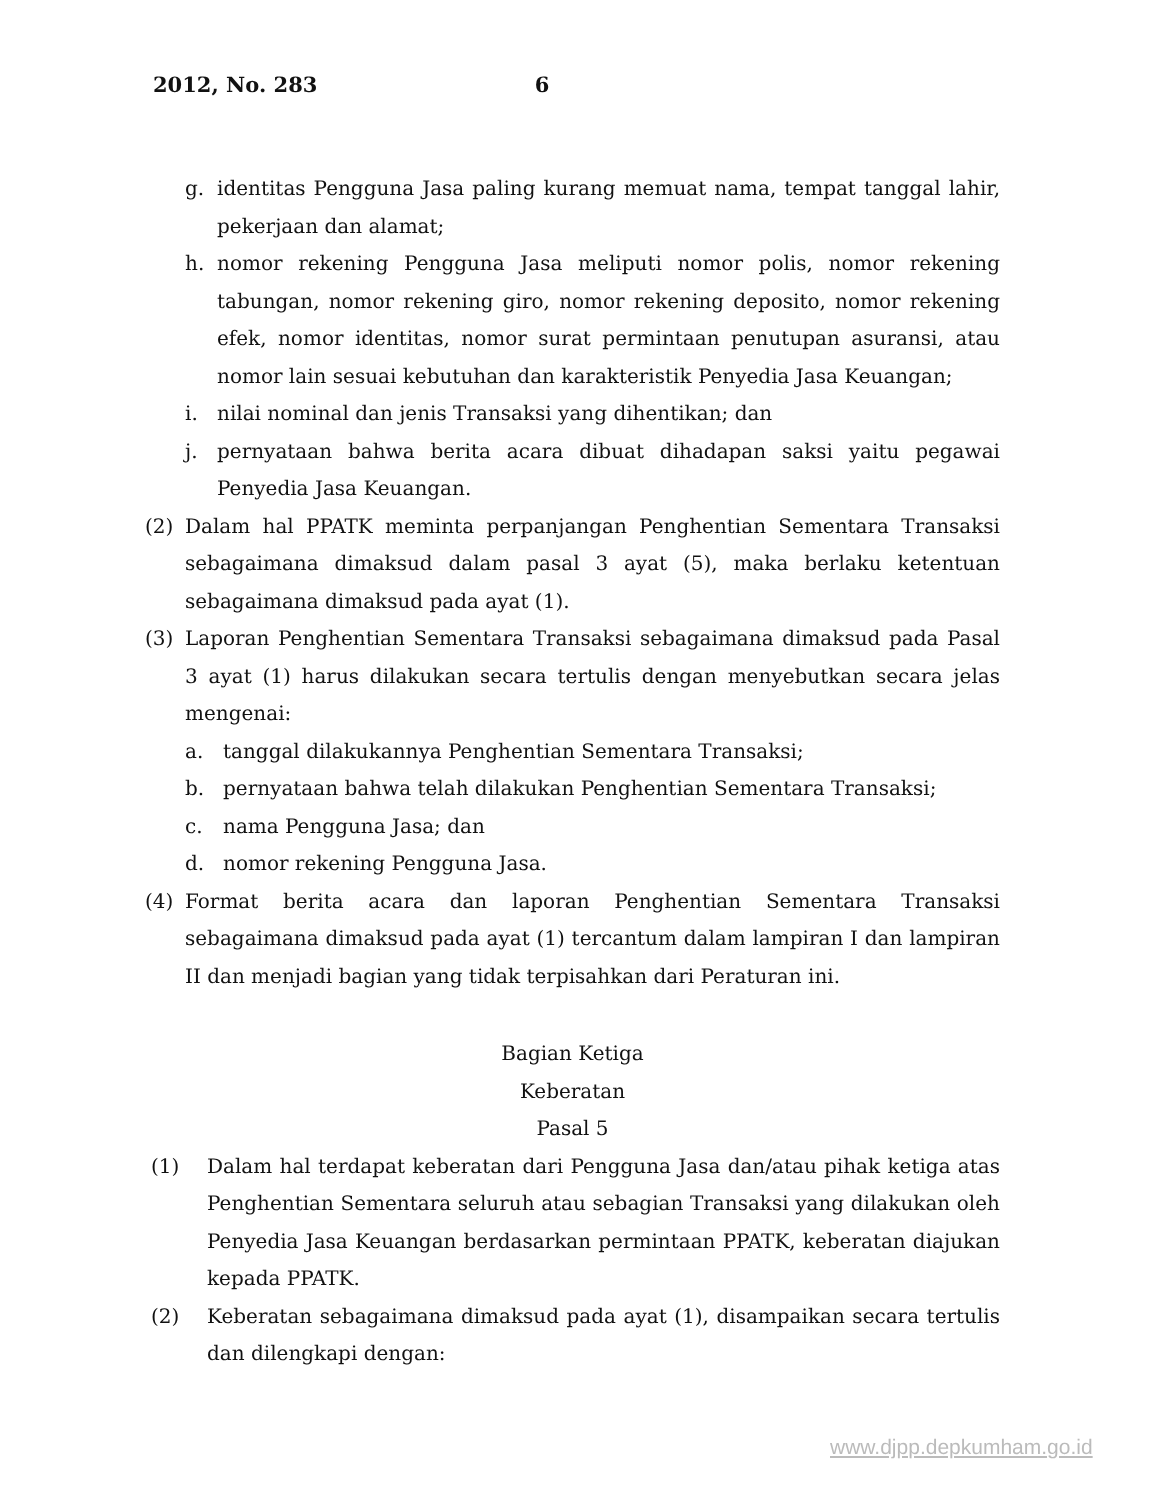2012, No. 283 6
g. identitas Pengguna Jasa paling kurang memuat nama, tempat tanggal lahir, pekerjaan dan alamat;
h. nomor rekening Pengguna Jasa meliputi nomor polis, nomor rekening tabungan, nomor rekening giro, nomor rekening deposito, nomor rekening efek, nomor identitas, nomor surat permintaan penutupan asuransi, atau nomor lain sesuai kebutuhan dan karakteristik Penyedia Jasa Keuangan;
i. nilai nominal dan jenis Transaksi yang dihentikan; dan
j. pernyataan bahwa berita acara dibuat dihadapan saksi yaitu pegawai Penyedia Jasa Keuangan.
(2) Dalam hal PPATK meminta perpanjangan Penghentian Sementara Transaksi sebagaimana dimaksud dalam pasal 3 ayat (5), maka berlaku ketentuan sebagaimana dimaksud pada ayat (1).
(3) Laporan Penghentian Sementara Transaksi sebagaimana dimaksud pada Pasal 3 ayat (1) harus dilakukan secara tertulis dengan menyebutkan secara jelas mengenai:
a. tanggal dilakukannya Penghentian Sementara Transaksi;
b. pernyataan bahwa telah dilakukan Penghentian Sementara Transaksi;
c. nama Pengguna Jasa; dan
d. nomor rekening Pengguna Jasa.
(4) Format berita acara dan laporan Penghentian Sementara Transaksi sebagaimana dimaksud pada ayat (1) tercantum dalam lampiran I dan lampiran II dan menjadi bagian yang tidak terpisahkan dari Peraturan ini.
Bagian Ketiga
Keberatan
Pasal 5
(1) Dalam hal terdapat keberatan dari Pengguna Jasa dan/atau pihak ketiga atas Penghentian Sementara seluruh atau sebagian Transaksi yang dilakukan oleh Penyedia Jasa Keuangan berdasarkan permintaan PPATK, keberatan diajukan kepada PPATK.
(2) Keberatan sebagaimana dimaksud pada ayat (1), disampaikan secara tertulis dan dilengkapi dengan:
www.djpp.depkumham.go.id